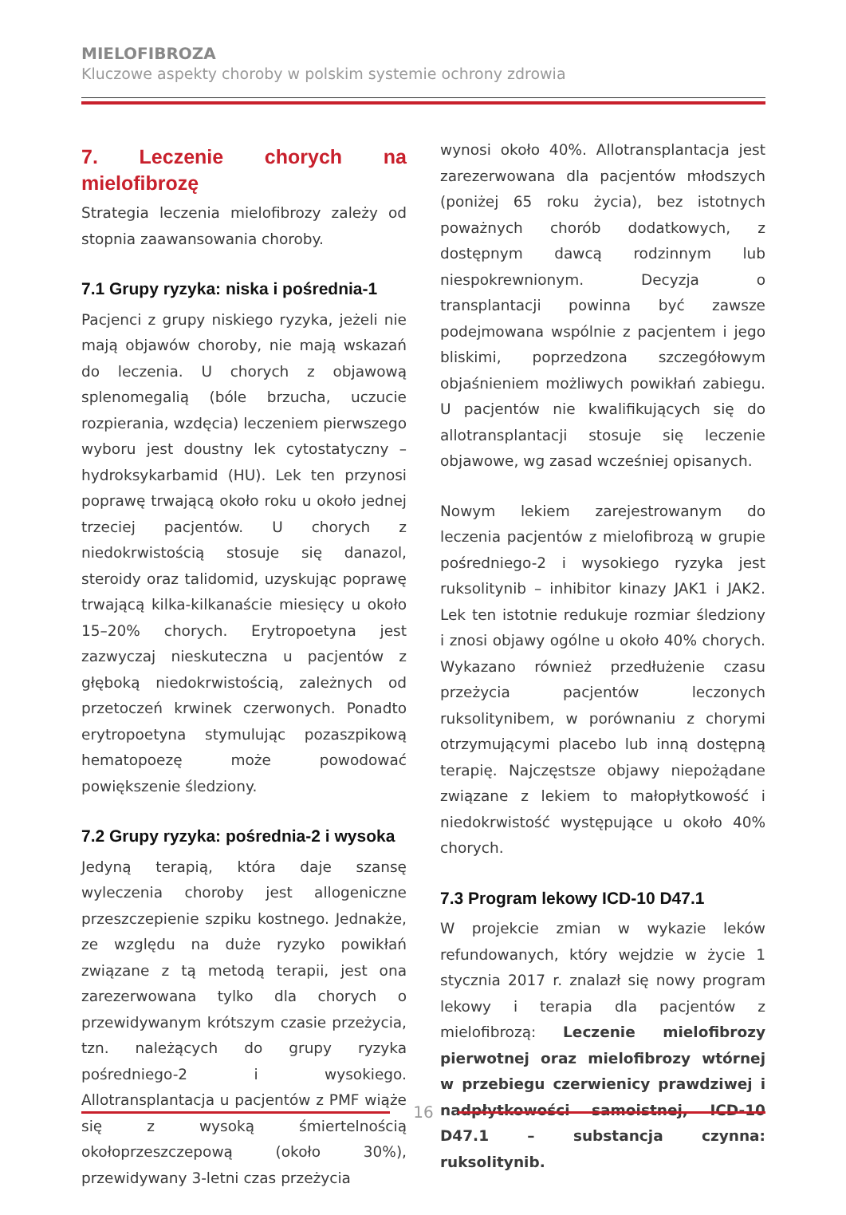MIELOFIBROZA
Kluczowe aspekty choroby w polskim systemie ochrony zdrowia
7. Leczenie chorych na mielofibrozę
Strategia leczenia mielofibrozy zależy od stopnia zaawansowania choroby.
7.1 Grupy ryzyka: niska i pośrednia-1
Pacjenci z grupy niskiego ryzyka, jeżeli nie mają objawów choroby, nie mają wskazań do leczenia. U chorych z objawową splenomegalią (bóle brzucha, uczucie rozpierania, wzdęcia) leczeniem pierwszego wyboru jest doustny lek cytostatyczny – hydroksykarbamid (HU). Lek ten przynosi poprawę trwającą około roku u około jednej trzeciej pacjentów. U chorych z niedokrwistością stosuje się danazol, steroidy oraz talidomid, uzyskując poprawę trwającą kilka-kilkanaście miesięcy u około 15–20% chorych. Erytropoetyna jest zazwyczaj nieskuteczna u pacjentów z głęboką niedokrwistością, zależnych od przetoczeń krwinek czerwonych. Ponadto erytropoetyna stymulując pozaszpikową hematopoezę może powodować powiększenie śledziony.
7.2 Grupy ryzyka: pośrednia-2 i wysoka
Jedyną terapią, która daje szansę wyleczenia choroby jest allogeniczne przeszczepienie szpiku kostnego. Jednakże, ze względu na duże ryzyko powikłań związane z tą metodą terapii, jest ona zarezerwowana tylko dla chorych o przewidywanym krótszym czasie przeżycia, tzn. należących do grupy ryzyka pośredniego-2 i wysokiego. Allotransplantacja u pacjentów z PMF wiąże się z wysoką śmiertelnością okołoprzeszczepową (około 30%), przewidywany 3-letni czas przeżycia
wynosi około 40%. Allotransplantacja jest zarezerwowana dla pacjentów młodszych (poniżej 65 roku życia), bez istotnych poważnych chorób dodatkowych, z dostępnym dawcą rodzinnym lub niespokrewnionym. Decyzja o transplantacji powinna być zawsze podejmowana wspólnie z pacjentem i jego bliskimi, poprzedzona szczegółowym objaśnieniem możliwych powikłań zabiegu. U pacjentów nie kwalifikujących się do allotransplantacji stosuje się leczenie objawowe, wg zasad wcześniej opisanych.
Nowym lekiem zarejestrowanym do leczenia pacjentów z mielofibrozą w grupie pośredniego-2 i wysokiego ryzyka jest ruksolitynib – inhibitor kinazy JAK1 i JAK2. Lek ten istotnie redukuje rozmiar śledziony i znosi objawy ogólne u około 40% chorych. Wykazano również przedłużenie czasu przeżycia pacjentów leczonych ruksolitynibem, w porównaniu z chorymi otrzymującymi placebo lub inną dostępną terapię. Najczęstsze objawy niepożądane związane z lekiem to małopłytkowość i niedokrwistość występujące u około 40% chorych.
7.3 Program lekowy ICD-10 D47.1
W projekcie zmian w wykazie leków refundowanych, który wejdzie w życie 1 stycznia 2017 r. znalazł się nowy program lekowy i terapia dla pacjentów z mielofibrozą: Leczenie mielofibrozy pierwotnej oraz mielofibrozy wtórnej w przebiegu czerwienicy prawdziwej i nadpłytkowości samoistnej, ICD-10 D47.1 – substancja czynna: ruksolitynib.
16